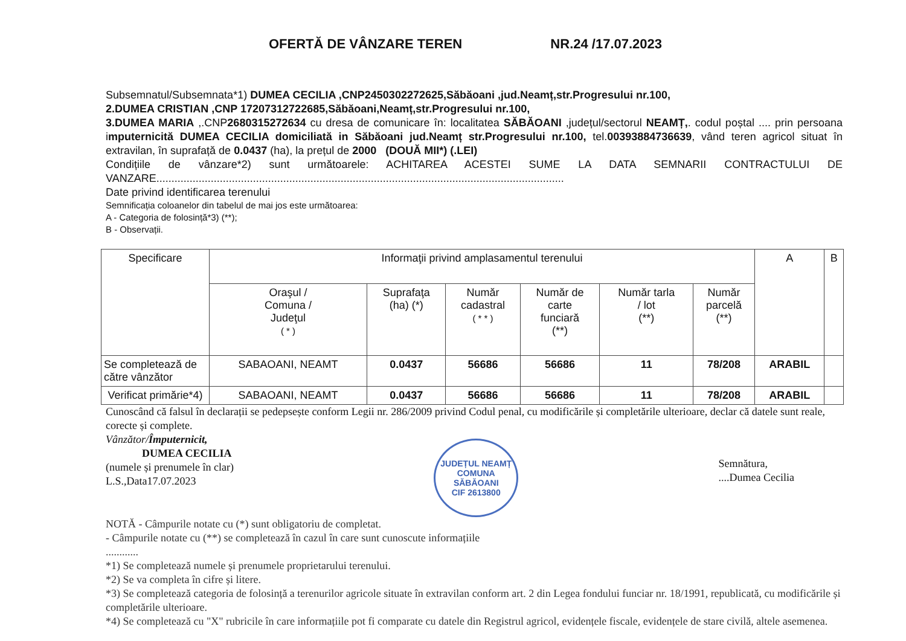OFERTĂ DE VÂNZARE TEREN NR.24 /17.07.2023
Subsemnatul/Subsemnata*1) DUMEA CECILIA ,CNP2450302272625,Săbăoani ,jud.Neamț,str.Progresului nr.100,
2.DUMEA CRISTIAN ,CNP 17207312722685,Săbăoani,Neamț,str.Progresului nr.100,
3.DUMEA MARIA ,.CNP2680315272634 cu dresa de comunicare în: localitatea SĂBĂOANI ,județul/sectorul NEAMȚ,. codul poștal .... prin persoana imputernicită DUMEA CECILIA domiciliată in Săbăoani jud.Neamț str.Progresului nr.100, tel.00393884736639, vând teren agricol situat în extravilan, în suprafață de 0.0437 (ha), la prețul de 2000 (DOUĂ MII*) (.LEI)
Condițiile de vânzare*2) sunt următoarele: ACHITAREA ACESTEI SUME LA DATA SEMNARII CONTRACTULUI DE VANZARE.......................................................................................................................................
Date privind identificarea terenului
Semnificația coloanelor din tabelul de mai jos este următoarea:
A - Categoria de folosință*3) (**);
B - Observații.
| Specificare | Informaţii privind amplasamentul terenului | | | | | | A | B |
| --- | --- | --- | --- | --- | --- | --- | --- | --- |
| | Oraşul / Comuna / Judeţul ( * ) | Suprafaţa (ha) (*) | Număr cadastral ( * * ) | Număr de carte funciară (**) | Număr tarla / lot (**) | Număr parcelă (**) | | |
| Se completează de către vânzător | SABAOANI, NEAMT | 0.0437 | 56686 | 56686 | 11 | 78/208 | ARABIL | |
| Verificat primărie*4) | SABAOANI, NEAMT | 0.0437 | 56686 | 56686 | 11 | 78/208 | ARABIL | |
Cunoscând că falsul în declarații se pedepsește conform Legii nr. 286/2009 privind Codul penal, cu modificările și completările ulterioare, declar că datele sunt reale, corecte și complete.
Vânzător/Împuternicit,
DUMEA CECILIA
(numele și prenumele în clar)
L.S.,Data17.07.2023
JUDEȚUL NEAMȚ
COMUNA
SĂBĂOANI
CIF 2613800
Semnătura,
....Dumea Cecilia
NOTĂ - Câmpurile notate cu (*) sunt obligatoriu de completat.
- Câmpurile notate cu (**) se completează în cazul în care sunt cunoscute informațiile
............
*1) Se completează numele și prenumele proprietarului terenului.
*2) Se va completa în cifre și litere.
*3) Se completează categoria de folosință a terenurilor agricole situate în extravilan conform art. 2 din Legea fondului funciar nr. 18/1991, republicată, cu modificările și completările ulterioare.
*4) Se completează cu "X" rubricile în care informațiile pot fi comparate cu datele din Registrul agricol, evidențele fiscale, evidențele de stare civilă, altele asemenea.